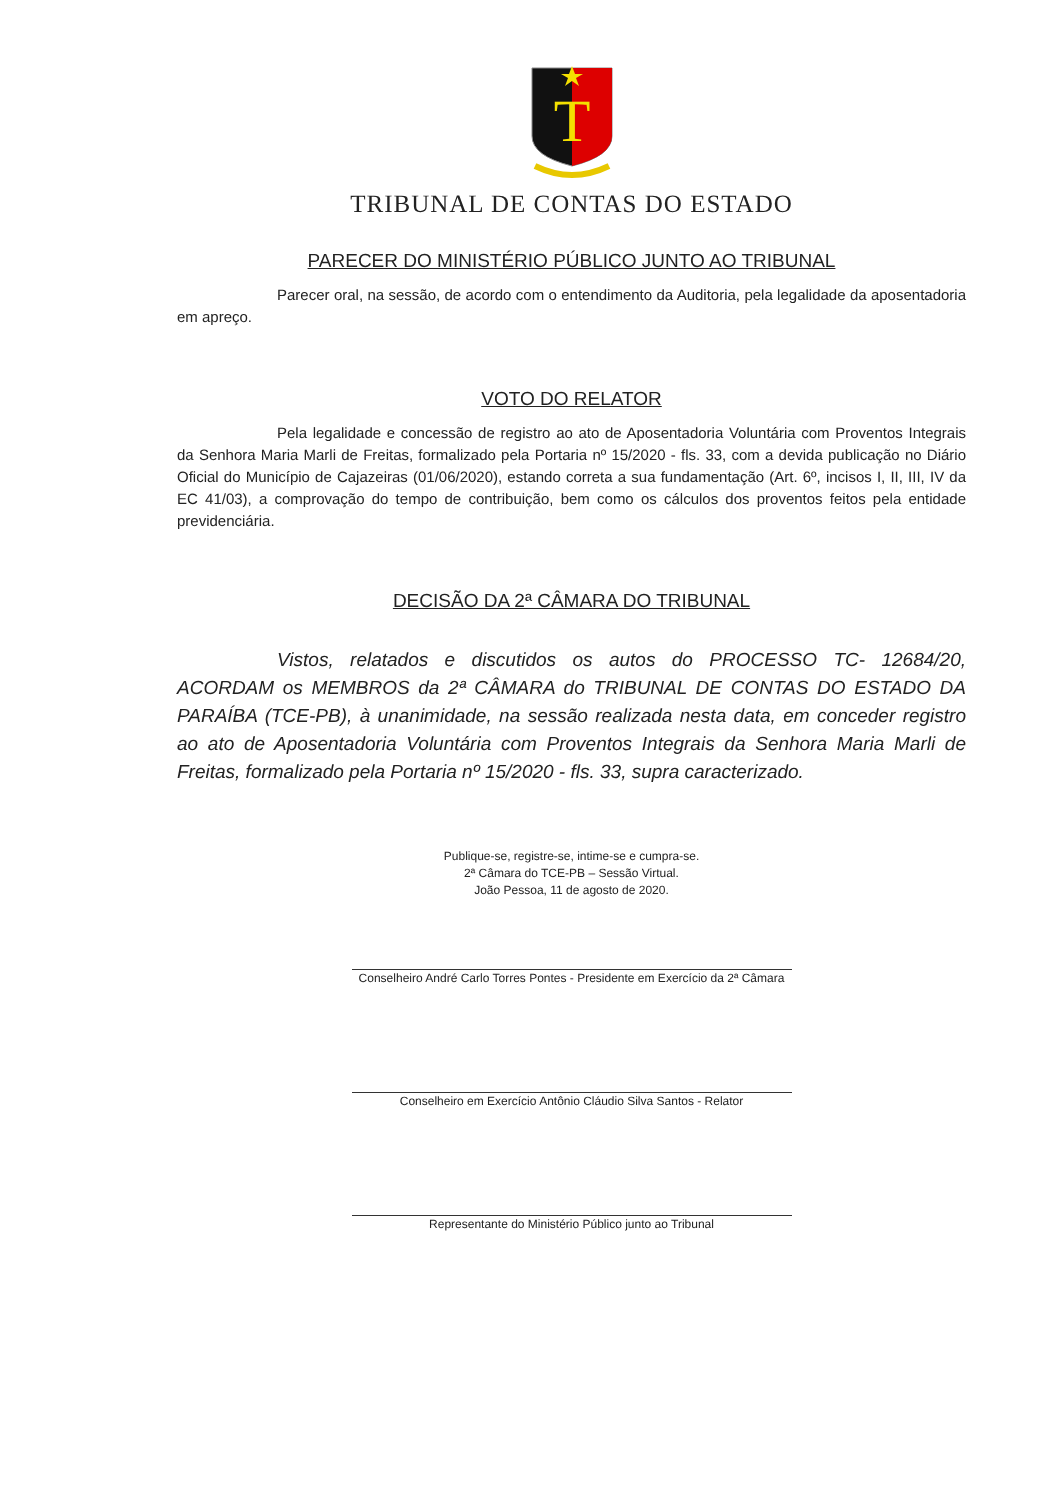T
TRIBUNAL DE CONTAS DO ESTADO
PARECER DO MINISTÉRIO PÚBLICO JUNTO AO TRIBUNAL
Parecer oral, na sessão, de acordo com o entendimento da Auditoria, pela legalidade da aposentadoria em apreço.
VOTO DO RELATOR
Pela legalidade e concessão de registro ao ato de Aposentadoria Voluntária com Proventos Integrais da Senhora Maria Marli de Freitas, formalizado pela Portaria nº 15/2020 - fls. 33, com a devida publicação no Diário Oficial do Município de Cajazeiras (01/06/2020), estando correta a sua fundamentação (Art. 6º, incisos I, II, III, IV da EC 41/03), a comprovação do tempo de contribuição, bem como os cálculos dos proventos feitos pela entidade previdenciária.
DECISÃO DA 2ª CÂMARA DO TRIBUNAL
Vistos, relatados e discutidos os autos do PROCESSO TC- 12684/20, ACORDAM os MEMBROS da 2ª CÂMARA do TRIBUNAL DE CONTAS DO ESTADO DA PARAÍBA (TCE-PB), à unanimidade, na sessão realizada nesta data, em conceder registro ao ato de Aposentadoria Voluntária com Proventos Integrais da Senhora Maria Marli de Freitas, formalizado pela Portaria nº 15/2020 - fls. 33, supra caracterizado.
Publique-se, registre-se, intime-se e cumpra-se.
2ª Câmara do TCE-PB – Sessão Virtual.
João Pessoa, 11 de agosto de 2020.
Conselheiro André Carlo Torres Pontes - Presidente em Exercício da 2ª Câmara
Conselheiro em Exercício Antônio Cláudio Silva Santos - Relator
Representante do Ministério Público junto ao Tribunal